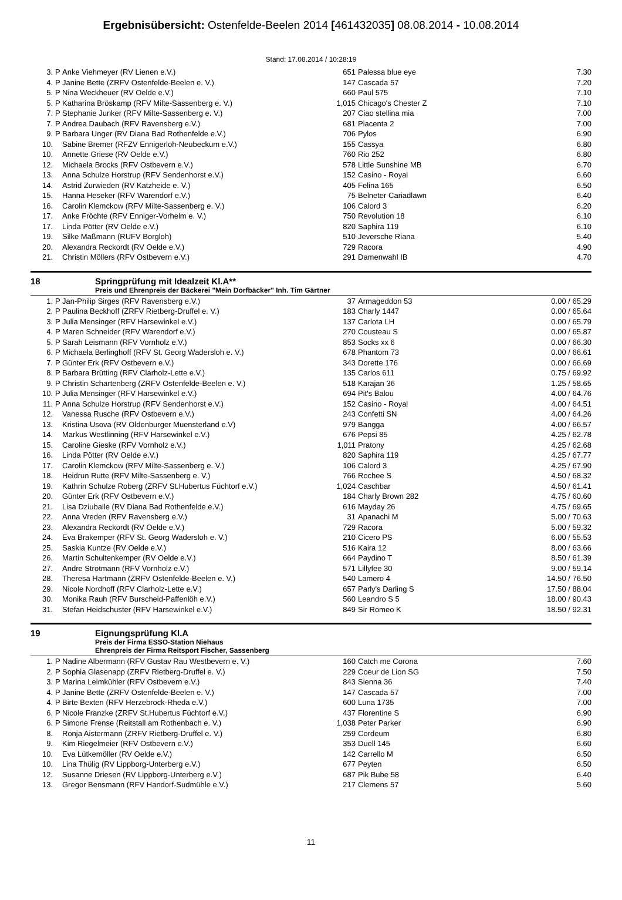Ergebnisübersicht: Ostenfelde-Beelen 2014 [461432035] 08.08.2014 - 10.08.2014
Stand: 17.08.2014 / 10:28:19
| 3. | P | Anke Viehmeyer (RV Lienen e.V.) | 651 | Palessa blue eye | 7.30 |
| 4. | P | Janine Bette (ZRFV Ostenfelde-Beelen e. V.) | 147 | Cascada 57 | 7.20 |
| 5. | P | Nina Weckheuer (RV Oelde e.V.) | 660 | Paul 575 | 7.10 |
| 5. | P | Katharina Bröskamp (RFV Milte-Sassenberg e. V.) | 1,015 | Chicago's Chester Z | 7.10 |
| 7. | P | Stephanie Junker (RFV Milte-Sassenberg e. V.) | 207 | Ciao stellina mia | 7.00 |
| 7. | P | Andrea Daubach (RFV Ravensberg e.V.) | 681 | Piacenta 2 | 7.00 |
| 9. | P | Barbara Unger (RV Diana Bad Rothenfelde e.V.) | 706 | Pylos | 6.90 |
| 10. | | Sabine Bremer (RFZV Ennigerloh-Neubeckum e.V.) | 155 | Cassya | 6.80 |
| 10. | | Annette Griese (RV Oelde e.V.) | 760 | Rio 252 | 6.80 |
| 12. | | Michaela Brocks (RFV Ostbevern e.V.) | 578 | Little Sunshine MB | 6.70 |
| 13. | | Anna Schulze Horstrup (RFV Sendenhorst e.V.) | 152 | Casino - Royal | 6.60 |
| 14. | | Astrid Zurwieden (RV Katzheide e. V.) | 405 | Felina 165 | 6.50 |
| 15. | | Hanna Heseker (RFV Warendorf e.V.) | 75 | Belneter Cariadlawn | 6.40 |
| 16. | | Carolin Klemckow (RFV Milte-Sassenberg e. V.) | 106 | Calord 3 | 6.20 |
| 17. | | Anke Fröchte (RFV Enniger-Vorhelm e. V.) | 750 | Revolution 18 | 6.10 |
| 17. | | Linda Pötter (RV Oelde e.V.) | 820 | Saphira 119 | 6.10 |
| 19. | | Silke Maßmann (RUFV Borgloh) | 510 | Jeversche Riana | 5.40 |
| 20. | | Alexandra Reckordt (RV Oelde e.V.) | 729 | Racora | 4.90 |
| 21. | | Christin Möllers (RFV Ostbevern e.V.) | 291 | Damenwahl IB | 4.70 |
18 Springprüfung mit Idealzeit Kl.A**
Preis und Ehrenpreis der Bäckerei "Mein Dorfbäcker" Inh. Tim Gärtner
| 1. | P | Jan-Philip Sirges (RFV Ravensberg e.V.) | 37 | Armageddon 53 | 0.00 / 65.29 |
| 2. | P | Paulina Beckhoff (ZRFV Rietberg-Druffel e. V.) | 183 | Charly 1447 | 0.00 / 65.64 |
| 3. | P | Julia Mensinger (RFV Harsewinkel e.V.) | 137 | Carlota LH | 0.00 / 65.79 |
| 4. | P | Maren Schneider (RFV Warendorf e.V.) | 270 | Cousteau S | 0.00 / 65.87 |
| 5. | P | Sarah Leismann (RFV Vornholz e.V.) | 853 | Socks xx 6 | 0.00 / 66.30 |
| 6. | P | Michaela Berlinghoff (RFV St. Georg Wadersloh e. V.) | 678 | Phantom 73 | 0.00 / 66.61 |
| 7. | P | Günter Erk (RFV Ostbevern e.V.) | 343 | Dorette 176 | 0.00 / 66.69 |
| 8. | P | Barbara Brütting (RFV Clarholz-Lette e.V.) | 135 | Carlos 611 | 0.75 / 69.92 |
| 9. | P | Christin Schartenberg (ZRFV Ostenfelde-Beelen e. V.) | 518 | Karajan 36 | 1.25 / 58.65 |
| 10. | P | Julia Mensinger (RFV Harsewinkel e.V.) | 694 | Pit's Balou | 4.00 / 64.76 |
| 11. | P | Anna Schulze Horstrup (RFV Sendenhorst e.V.) | 152 | Casino - Royal | 4.00 / 64.51 |
| 12. | | Vanessa Rusche (RFV Ostbevern e.V.) | 243 | Confetti SN | 4.00 / 64.26 |
| 13. | | Kristina Usova (RV Oldenburger Muensterland e.V) | 979 | Bangga | 4.00 / 66.57 |
| 14. | | Markus Westlinning (RFV Harsewinkel e.V.) | 676 | Pepsi 85 | 4.25 / 62.78 |
| 15. | | Caroline Gieske (RFV Vornholz e.V.) | 1,011 | Pratony | 4.25 / 62.68 |
| 16. | | Linda Pötter (RV Oelde e.V.) | 820 | Saphira 119 | 4.25 / 67.77 |
| 17. | | Carolin Klemckow (RFV Milte-Sassenberg e. V.) | 106 | Calord 3 | 4.25 / 67.90 |
| 18. | | Heidrun Rutte (RFV Milte-Sassenberg e. V.) | 766 | Rochee S | 4.50 / 68.32 |
| 19. | | Kathrin Schulze Roberg (ZRFV St.Hubertus Füchtorf e.V.) | 1,024 | Caschbar | 4.50 / 61.41 |
| 20. | | Günter Erk (RFV Ostbevern e.V.) | 184 | Charly Brown 282 | 4.75 / 60.60 |
| 21. | | Lisa Dziuballe (RV Diana Bad Rothenfelde e.V.) | 616 | Mayday 26 | 4.75 / 69.65 |
| 22. | | Anna Vreden (RFV Ravensberg e.V.) | 31 | Apanachi M | 5.00 / 70.63 |
| 23. | | Alexandra Reckordt (RV Oelde e.V.) | 729 | Racora | 5.00 / 59.32 |
| 24. | | Eva Brakemper (RFV St. Georg Wadersloh e. V.) | 210 | Cicero PS | 6.00 / 55.53 |
| 25. | | Saskia Kuntze (RV Oelde e.V.) | 516 | Kaira 12 | 8.00 / 63.66 |
| 26. | | Martin Schultenkemper (RV Oelde e.V.) | 664 | Paydino T | 8.50 / 61.39 |
| 27. | | Andre Strotmann (RFV Vornholz e.V.) | 571 | Lillyfee 30 | 9.00 / 59.14 |
| 28. | | Theresa Hartmann (ZRFV Ostenfelde-Beelen e. V.) | 540 | Lamero 4 | 14.50 / 76.50 |
| 29. | | Nicole Nordhoff (RFV Clarholz-Lette e.V.) | 657 | Parly's Darling S | 17.50 / 88.04 |
| 30. | | Monika Rauh (RFV Burscheid-Paffenlöh e.V.) | 560 | Leandro S 5 | 18.00 / 90.43 |
| 31. | | Stefan Heidschuster (RFV Harsewinkel e.V.) | 849 | Sir Romeo K | 18.50 / 92.31 |
19 Eignungsprüfung Kl.A
Preis der Firma ESSO-Station Niehaus
Ehrenpreis der Firma Reitsport Fischer, Sassenberg
| 1. | P | Nadine Albermann (RFV Gustav Rau Westbevern e. V.) | 160 | Catch me Corona | 7.60 |
| 2. | P | Sophia Glasenapp (ZRFV Rietberg-Druffel e. V.) | 229 | Coeur de Lion SG | 7.50 |
| 3. | P | Marina Leimkühler (RFV Ostbevern e.V.) | 843 | Sienna 36 | 7.40 |
| 4. | P | Janine Bette (ZRFV Ostenfelde-Beelen e. V.) | 147 | Cascada 57 | 7.00 |
| 4. | P | Birte Bexten (RFV Herzebrock-Rheda e.V.) | 600 | Luna 1735 | 7.00 |
| 6. | P | Nicole Franzke (ZRFV St.Hubertus Füchtorf e.V.) | 437 | Florentine S | 6.90 |
| 6. | P | Simone Frense (Reitstall am Rothenbach e. V.) | 1,038 | Peter Parker | 6.90 |
| 8. | | Ronja Aistermann (ZRFV Rietberg-Druffel e. V.) | 259 | Cordeum | 6.80 |
| 9. | | Kim Riegelmeier (RFV Ostbevern e.V.) | 353 | Duell 145 | 6.60 |
| 10. | | Eva Lütkemöller (RV Oelde e.V.) | 142 | Carrello M | 6.50 |
| 10. | | Lina Thülig (RV Lippborg-Unterberg e.V.) | 677 | Peyten | 6.50 |
| 12. | | Susanne Driesen (RV Lippborg-Unterberg e.V.) | 687 | Pik Bube 58 | 6.40 |
| 13. | | Gregor Bensmann (RFV Handorf-Sudmühle e.V.) | 217 | Clemens 57 | 5.60 |
11